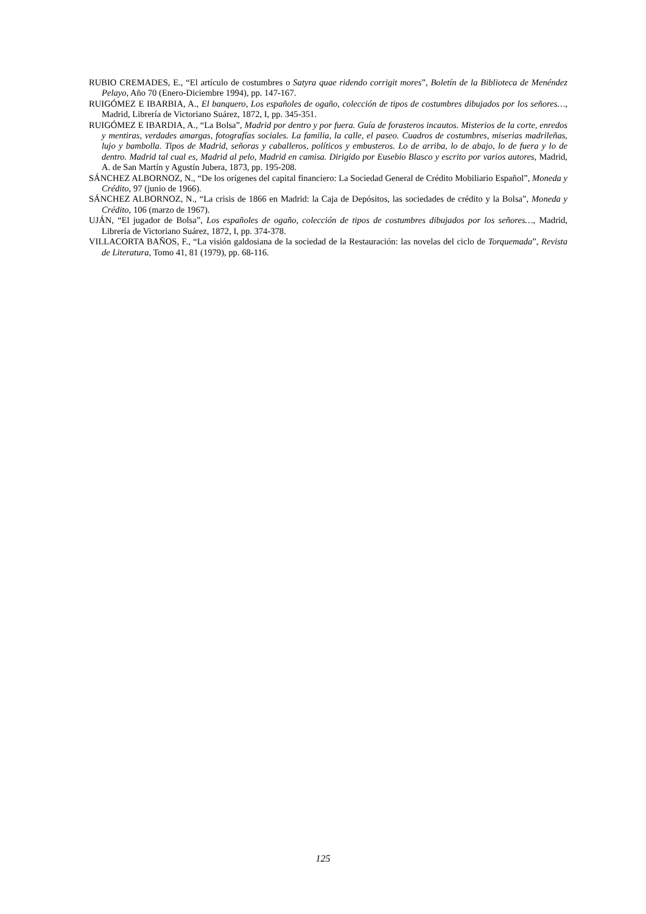RUBIO CREMADES, E., “El artículo de costumbres o Satyra quae ridendo corrigit mores”, Boletín de la Biblioteca de Menéndez Pelayo, Año 70 (Enero-Diciembre 1994), pp. 147-167.
RUIGÓMEZ E IBARBIA, A., El banquero, Los españoles de ogaño, colección de tipos de costumbres dibujados por los señores…, Madrid, Librería de Victoriano Suárez, 1872, I, pp. 345-351.
RUIGÓMEZ E IBARDIA, A., “La Bolsa”, Madrid por dentro y por fuera. Guía de forasteros incautos. Misterios de la corte, enredos y mentiras, verdades amargas, fotografías sociales. La familia, la calle, el paseo. Cuadros de costumbres, miserias madrileñas, lujo y bambolla. Tipos de Madrid, señoras y caballeros, políticos y embusteros. Lo de arriba, lo de abajo, lo de fuera y lo de dentro. Madrid tal cual es, Madrid al pelo, Madrid en camisa. Dirigido por Eusebio Blasco y escrito por varios autores, Madrid, A. de San Martín y Agustín Jubera, 1873, pp. 195-208.
SÁNCHEZ ALBORNOZ, N., “De los orígenes del capital financiero: La Sociedad General de Crédito Mobiliario Español”, Moneda y Crédito, 97 (junio de 1966).
SÁNCHEZ ALBORNOZ, N., “La crisis de 1866 en Madrid: la Caja de Depósitos, las sociedades de crédito y la Bolsa”, Moneda y Crédito, 106 (marzo de 1967).
UJÁN, “El jugador de Bolsa”, Los españoles de ogaño, colección de tipos de costumbres dibujados por los señores…, Madrid, Librería de Victoriano Suárez, 1872, I, pp. 374-378.
VILLACORTA BAÑOS, F., “La visión galdosiana de la sociedad de la Restauración: las novelas del ciclo de Torquemada”, Revista de Literatura, Tomo 41, 81 (1979), pp. 68-116.
125